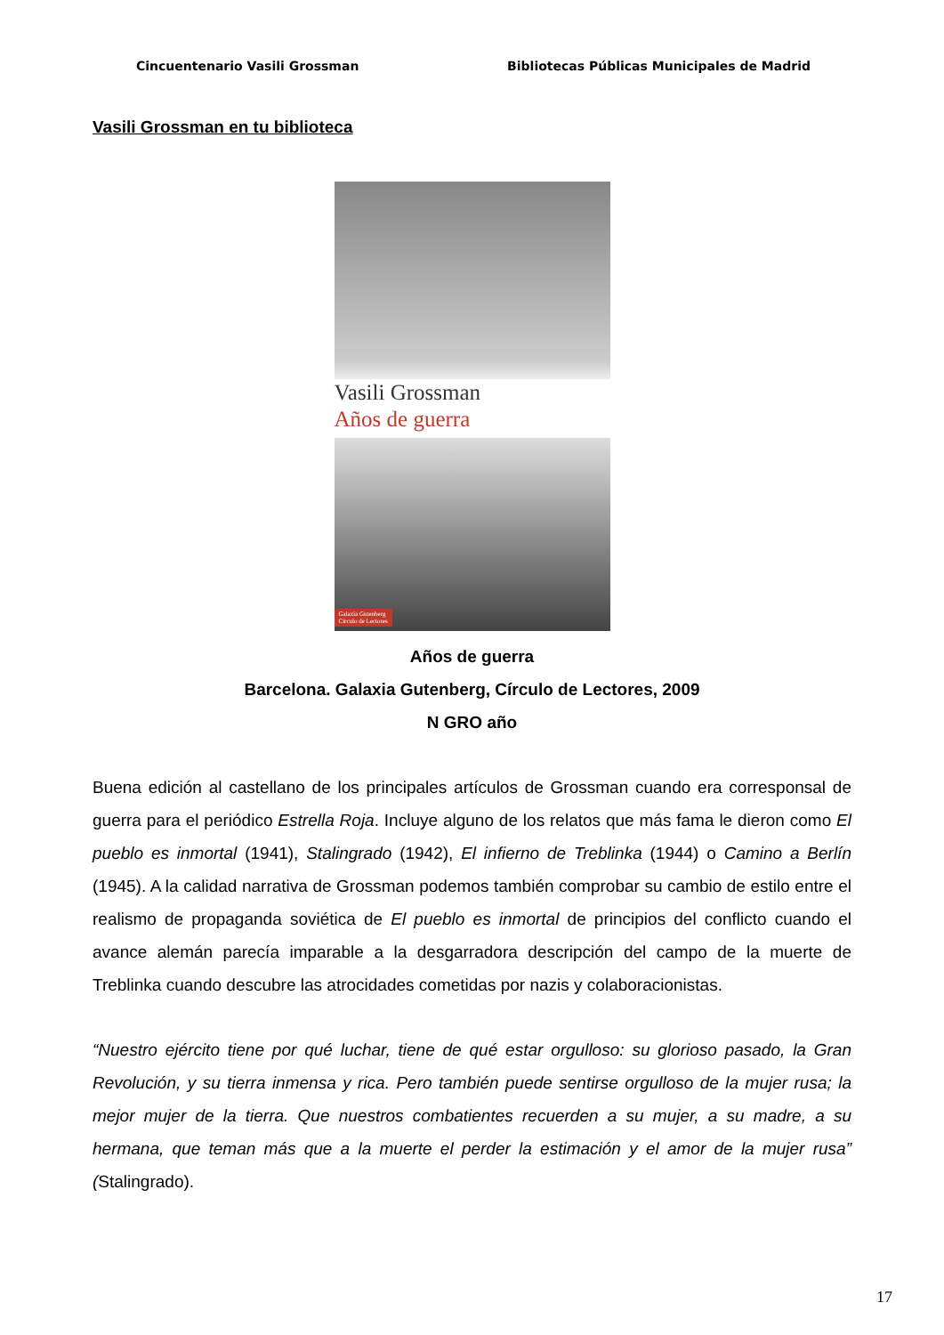Cincuentenario Vasili Grossman Bibliotecas Públicas Municipales de Madrid
Vasili Grossman en tu biblioteca
Vasili Grossman
Años de guerra
Galaxia Gutenberg
Círculo de Lectores
Años de guerra
Barcelona. Galaxia Gutenberg, Círculo de Lectores, 2009
N GRO año
Buena edición al castellano de los principales artículos de Grossman cuando era corresponsal de guerra para el periódico Estrella Roja. Incluye alguno de los relatos que más fama le dieron como El pueblo es inmortal (1941), Stalingrado (1942), El infierno de Treblinka (1944) o Camino a Berlín (1945). A la calidad narrativa de Grossman podemos también comprobar su cambio de estilo entre el realismo de propaganda soviética de El pueblo es inmortal de principios del conflicto cuando el avance alemán parecía imparable a la desgarradora descripción del campo de la muerte de Treblinka cuando descubre las atrocidades cometidas por nazis y colaboracionistas.
“Nuestro ejército tiene por qué luchar, tiene de qué estar orgulloso: su glorioso pasado, la Gran Revolución, y su tierra inmensa y rica. Pero también puede sentirse orgulloso de la mujer rusa; la mejor mujer de la tierra. Que nuestros combatientes recuerden a su mujer, a su madre, a su hermana, que teman más que a la muerte el perder la estimación y el amor de la mujer rusa” (Stalingrado).
17